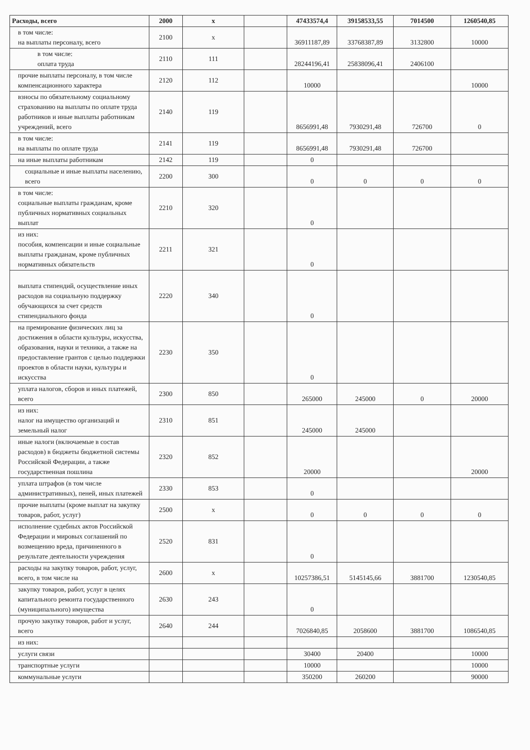| Расходы, всего | 2000 | x | | 47433574,4 | 39158533,55 | 7014500 | 1260540,85 |
| в том числе: на выплаты персоналу, всего | 2100 | x | | 36911187,89 | 33768387,89 | 3132800 | 10000 |
| в том числе: оплата труда | 2110 | 111 | | 28244196,41 | 25838096,41 | 2406100 | |
| прочие выплаты персоналу, в том числе компенсационного характера | 2120 | 112 | | 10000 | | | 10000 |
| взносы по обязательному социальному страхованию на выплаты по оплате труда работников и иные выплаты работникам учреждений, всего | 2140 | 119 | | 8656991,48 | 7930291,48 | 726700 | 0 |
| в том числе: на выплаты по оплате труда | 2141 | 119 | | 8656991,48 | 7930291,48 | 726700 | |
| на иные выплаты работникам | 2142 | 119 | | 0 | | | |
| социальные и иные выплаты населению, всего | 2200 | 300 | | 0 | 0 | 0 | 0 |
| в том числе: социальные выплаты гражданам, кроме публичных нормативных социальных выплат | 2210 | 320 | | 0 | | | |
| из них: пособия, компенсации и иные социальные выплаты гражданам, кроме публичных нормативных обязательств | 2211 | 321 | | 0 | | | |
| выплата стипендий, осуществление иных расходов на социальную поддержку обучающихся за счет средств стипендиального фонда | 2220 | 340 | | 0 | | | |
| на премирование физических лиц за достижения в области культуры, искусства, образования, науки и техники, а также на предоставление грантов с целью поддержки проектов в области науки, культуры и искусства | 2230 | 350 | | 0 | | | |
| уплата налогов, сборов и иных платежей, всего | 2300 | 850 | | 265000 | 245000 | 0 | 20000 |
| из них: налог на имущество организаций и земельный налог | 2310 | 851 | | 245000 | 245000 | | |
| иные налоги (включаемые в состав расходов) в бюджеты бюджетной системы Российской Федерации, а также государственная пошлина | 2320 | 852 | | 20000 | | | 20000 |
| уплата штрафов (в том числе административных), пеней, иных платежей | 2330 | 853 | | 0 | | | |
| прочие выплаты (кроме выплат на закупку товаров, работ, услуг) | 2500 | x | | 0 | 0 | 0 | 0 |
| исполнение судебных актов Российской Федерации и мировых соглашений по возмещению вреда, причиненного в результате деятельности учреждения | 2520 | 831 | | 0 | | | |
| расходы на закупку товаров, работ, услуг, всего, в том числе на | 2600 | x | | 10257386,51 | 5145145,66 | 3881700 | 1230540,85 |
| закупку товаров, работ, услуг в целях капитального ремонта государственного (муниципального) имущества | 2630 | 243 | | 0 | | | |
| прочую закупку товаров, работ и услуг, всего | 2640 | 244 | | 7026840,85 | 2058600 | 3881700 | 1086540,85 |
| из них: | | | | | | | |
| услуги связи | | | | 30400 | 20400 | | 10000 |
| транспортные услуги | | | | 10000 | | | 10000 |
| коммунальные услуги | | | | 350200 | 260200 | | 90000 |